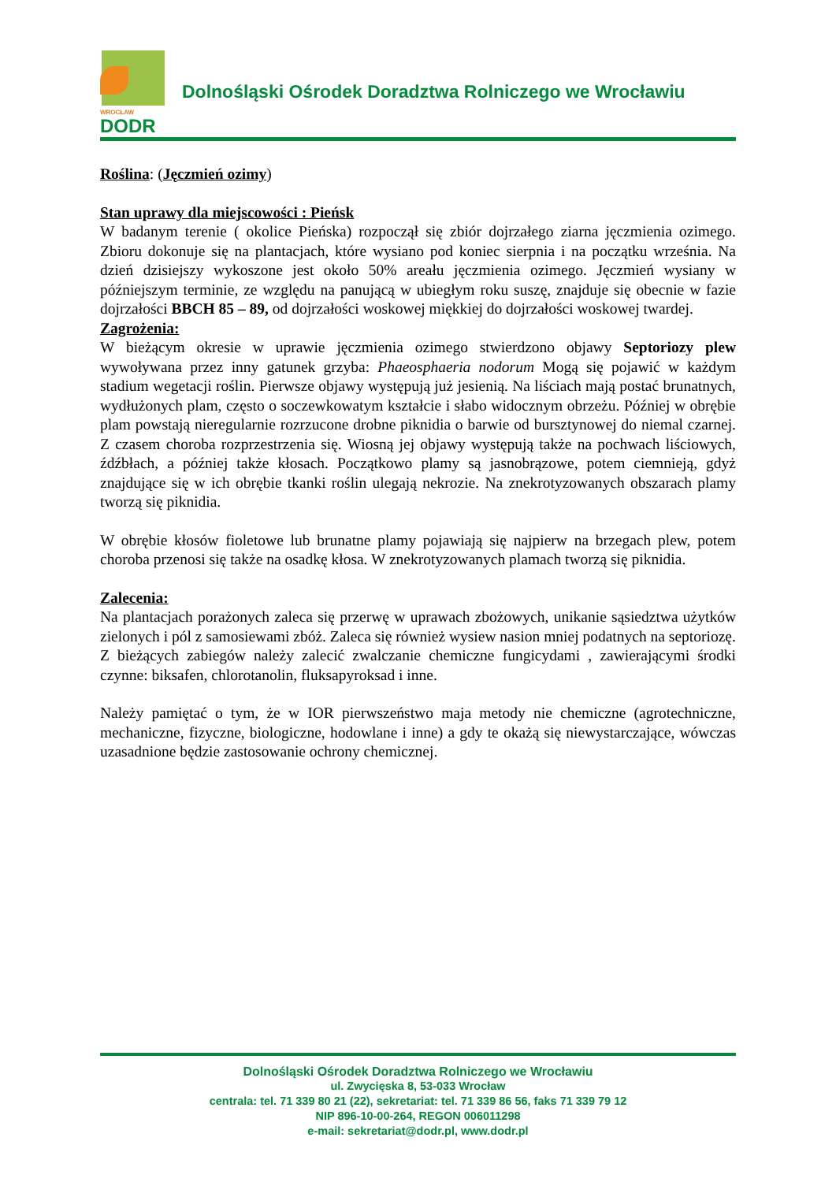WROCŁAW
DODR
Dolnośląski Ośrodek Doradztwa Rolniczego we Wrocławiu
Roślina: (Jęczmień ozimy)
Stan uprawy dla miejscowości : Pieńsk
W badanym terenie ( okolice Pieńska) rozpoczął się zbiór dojrzałego ziarna jęczmienia ozimego. Zbioru dokonuje się na plantacjach, które wysiano pod koniec sierpnia i na początku września. Na dzień dzisiejszy wykoszone jest około 50% areału jęczmienia ozimego. Jęczmień wysiany w późniejszym terminie, ze względu na panującą w ubiegłym roku suszę, znajduje się obecnie w fazie dojrzałości BBCH 85 – 89, od dojrzałości woskowej miękkiej do dojrzałości woskowej twardej.
Zagrożenia:
W bieżącym okresie w uprawie jęczmienia ozimego stwierdzono objawy Septoriozy plew wywoływana przez inny gatunek grzyba: Phaeosphaeria nodorum Mogą się pojawić w każdym stadium wegetacji roślin. Pierwsze objawy występują już jesienią. Na liściach mają postać brunatnych, wydłużonych plam, często o soczewkowatym kształcie i słabo widocznym obrzeżu. Później w obrębie plam powstają nieregularnie rozrzucone drobne piknidia o barwie od bursztynowej do niemal czarnej. Z czasem choroba rozprzestrzenia się. Wiosną jej objawy występują także na pochwach liściowych, źdźbłach, a później także kłosach. Początkowo plamy są jasnobrązowe, potem ciemnieją, gdyż znajdujące się w ich obrębie tkanki roślin ulegają nekrozie. Na znekrotyzowanych obszarach plamy tworzą się piknidia.
W obrębie kłosów fioletowe lub brunatne plamy pojawiają się najpierw na brzegach plew, potem choroba przenosi się także na osadkę kłosa. W znekrotyzowanych plamach tworzą się piknidia.
Zalecenia:
Na plantacjach porażonych zaleca się przerwę w uprawach zbożowych, unikanie sąsiedztwa użytków zielonych i pól z samosiewami zbóż. Zaleca się również wysiew nasion mniej podatnych na septoriozę.
Z bieżących zabiegów należy zalecić zwalczanie chemiczne fungicydami , zawierającymi środki czynne: biksafen, chlorotanolin, fluksapyroksad i inne.
Należy pamiętać o tym, że w IOR pierwszeństwo maja metody nie chemiczne (agrotechniczne, mechaniczne, fizyczne, biologiczne, hodowlane i inne) a gdy te okażą się niewystarczające, wówczas uzasadnione będzie zastosowanie ochrony chemicznej.
Dolnośląski Ośrodek Doradztwa Rolniczego we Wrocławiu
ul. Zwycięska 8, 53-033 Wrocław
centrala: tel. 71 339 80 21 (22), sekretariat: tel. 71 339 86 56, faks 71 339 79 12
NIP 896-10-00-264, REGON 006011298
e-mail: sekretariat@dodr.pl, www.dodr.pl